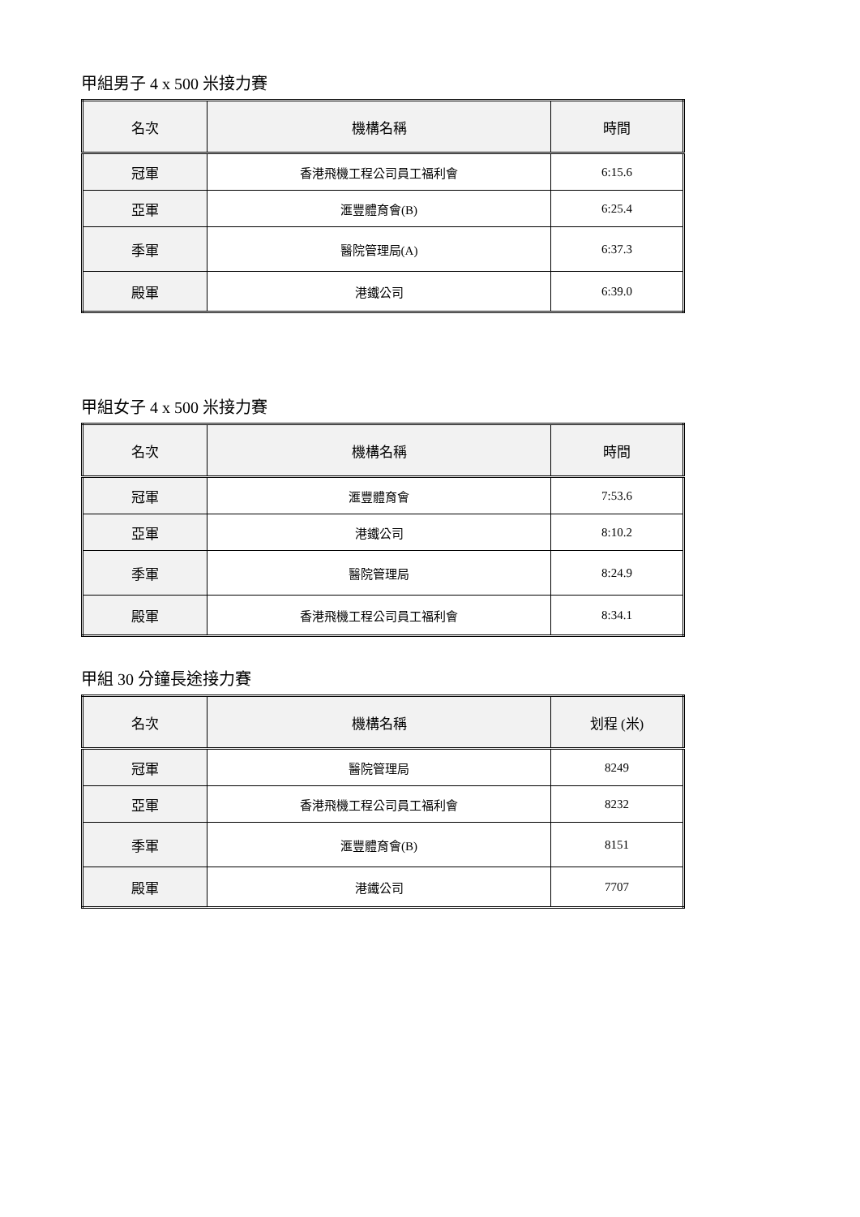甲組男子 4 x 500 米接力賽
| 名次 | 機構名稱 | 時間 |
| --- | --- | --- |
| 冠軍 | 香港飛機工程公司員工福利會 | 6:15.6 |
| 亞軍 | 滙豐體育會(B) | 6:25.4 |
| 季軍 | 醫院管理局(A) | 6:37.3 |
| 殿軍 | 港鐵公司 | 6:39.0 |
甲組女子 4 x 500 米接力賽
| 名次 | 機構名稱 | 時間 |
| --- | --- | --- |
| 冠軍 | 滙豐體育會 | 7:53.6 |
| 亞軍 | 港鐵公司 | 8:10.2 |
| 季軍 | 醫院管理局 | 8:24.9 |
| 殿軍 | 香港飛機工程公司員工福利會 | 8:34.1 |
甲組 30 分鐘長途接力賽
| 名次 | 機構名稱 | 划程 (米) |
| --- | --- | --- |
| 冠軍 | 醫院管理局 | 8249 |
| 亞軍 | 香港飛機工程公司員工福利會 | 8232 |
| 季軍 | 滙豐體育會(B) | 8151 |
| 殿軍 | 港鐵公司 | 7707 |